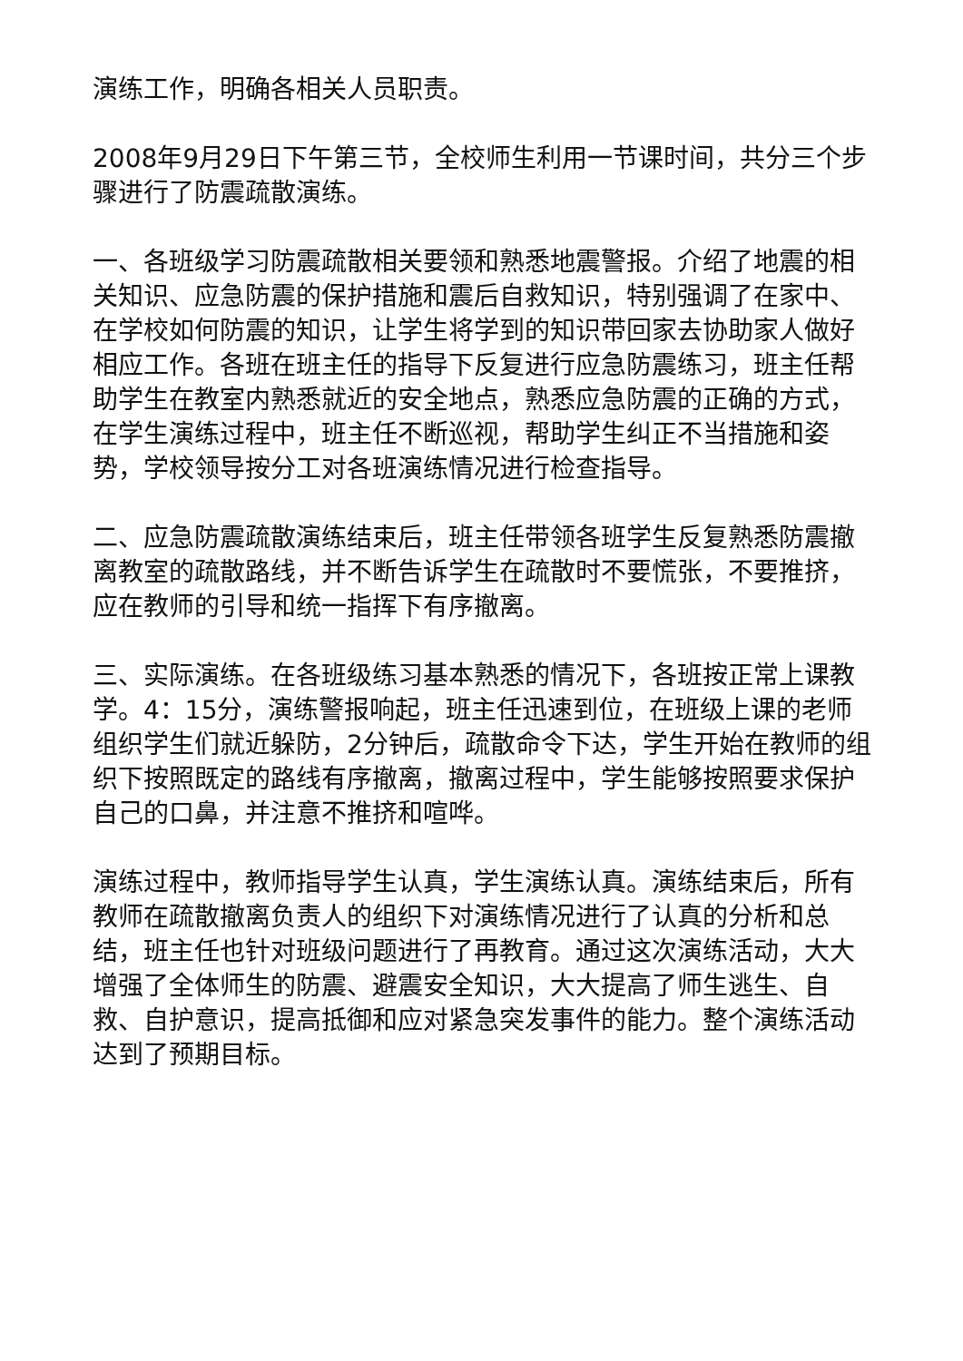演练工作，明确各相关人员职责。
2008年9月29日下午第三节，全校师生利用一节课时间，共分三个步骤进行了防震疏散演练。
一、各班级学习防震疏散相关要领和熟悉地震警报。介绍了地震的相关知识、应急防震的保护措施和震后自救知识，特别强调了在家中、在学校如何防震的知识，让学生将学到的知识带回家去协助家人做好相应工作。各班在班主任的指导下反复进行应急防震练习，班主任帮助学生在教室内熟悉就近的安全地点，熟悉应急防震的正确的方式，在学生演练过程中，班主任不断巡视，帮助学生纠正不当措施和姿势，学校领导按分工对各班演练情况进行检查指导。
二、应急防震疏散演练结束后，班主任带领各班学生反复熟悉防震撤离教室的疏散路线，并不断告诉学生在疏散时不要慌张，不要推挤，应在教师的引导和统一指挥下有序撤离。
三、实际演练。在各班级练习基本熟悉的情况下，各班按正常上课教学。4：15分，演练警报响起，班主任迅速到位，在班级上课的老师组织学生们就近躲防，2分钟后，疏散命令下达，学生开始在教师的组织下按照既定的路线有序撤离，撤离过程中，学生能够按照要求保护自己的口鼻，并注意不推挤和喧哗。
演练过程中，教师指导学生认真，学生演练认真。演练结束后，所有教师在疏散撤离负责人的组织下对演练情况进行了认真的分析和总结，班主任也针对班级问题进行了再教育。通过这次演练活动，大大增强了全体师生的防震、避震安全知识，大大提高了师生逃生、自救、自护意识，提高抵御和应对紧急突发事件的能力。整个演练活动达到了预期目标。